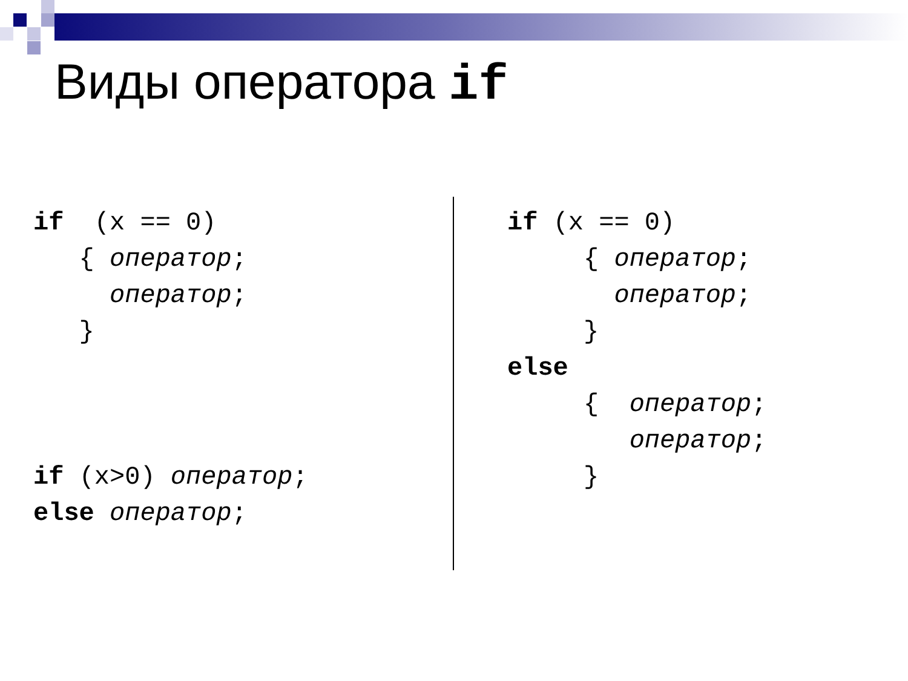Виды оператора if
if (x == 0) { оператор; оператор; } if (x>0) оператор; else оператор;
if (x == 0) { оператор; оператор; } else { оператор; оператор; }